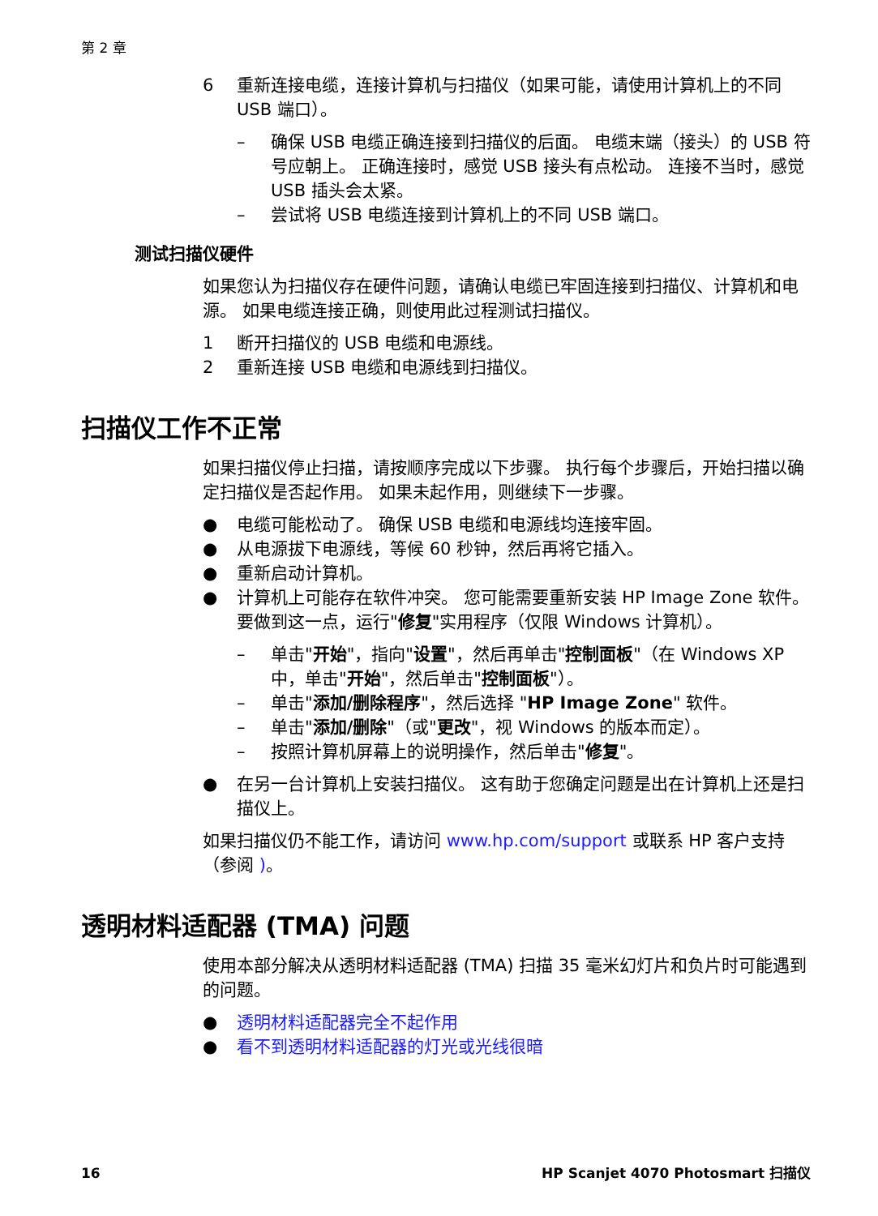第 2 章
6 重新连接电缆，连接计算机与扫描仪（如果可能，请使用计算机上的不同 USB 端口）。
– 确保 USB 电缆正确连接到扫描仪的后面。 电缆末端（接头）的 USB 符号应朝上。 正确连接时，感觉 USB 接头有点松动。 连接不当时，感觉 USB 插头会太紧。
– 尝试将 USB 电缆连接到计算机上的不同 USB 端口。
测试扫描仪硬件
如果您认为扫描仪存在硬件问题，请确认电缆已牢固连接到扫描仪、计算机和电源。 如果电缆连接正确，则使用此过程测试扫描仪。
1 断开扫描仪的 USB 电缆和电源线。
2 重新连接 USB 电缆和电源线到扫描仪。
扫描仪工作不正常
如果扫描仪停止扫描，请按顺序完成以下步骤。 执行每个步骤后，开始扫描以确定扫描仪是否起作用。 如果未起作用，则继续下一步骤。
● 电缆可能松动了。 确保 USB 电缆和电源线均连接牢固。
● 从电源拔下电源线，等候 60 秒钟，然后再将它插入。
● 重新启动计算机。
● 计算机上可能存在软件冲突。 您可能需要重新安装 HP Image Zone 软件。 要做到这一点，运行"修复"实用程序（仅限 Windows 计算机）。
– 单击"开始"，指向"设置"，然后再单击"控制面板"（在 Windows XP 中，单击"开始"，然后单击"控制面板"）。
– 单击"添加/删除程序"，然后选择 "HP Image Zone" 软件。
– 单击"添加/删除"（或"更改"，视 Windows 的版本而定）。
– 按照计算机屏幕上的说明操作，然后单击"修复"。
● 在另一台计算机上安装扫描仪。 这有助于您确定问题是出在计算机上还是扫描仪上。
如果扫描仪仍不能工作，请访问 www.hp.com/support 或联系 HP 客户支持（参阅 )。
透明材料适配器 (TMA) 问题
使用本部分解决从透明材料适配器 (TMA) 扫描 35 毫米幻灯片和负片时可能遇到的问题。
● 透明材料适配器完全不起作用
● 看不到透明材料适配器的灯光或光线很暗
16 HP Scanjet 4070 Photosmart 扫描仪